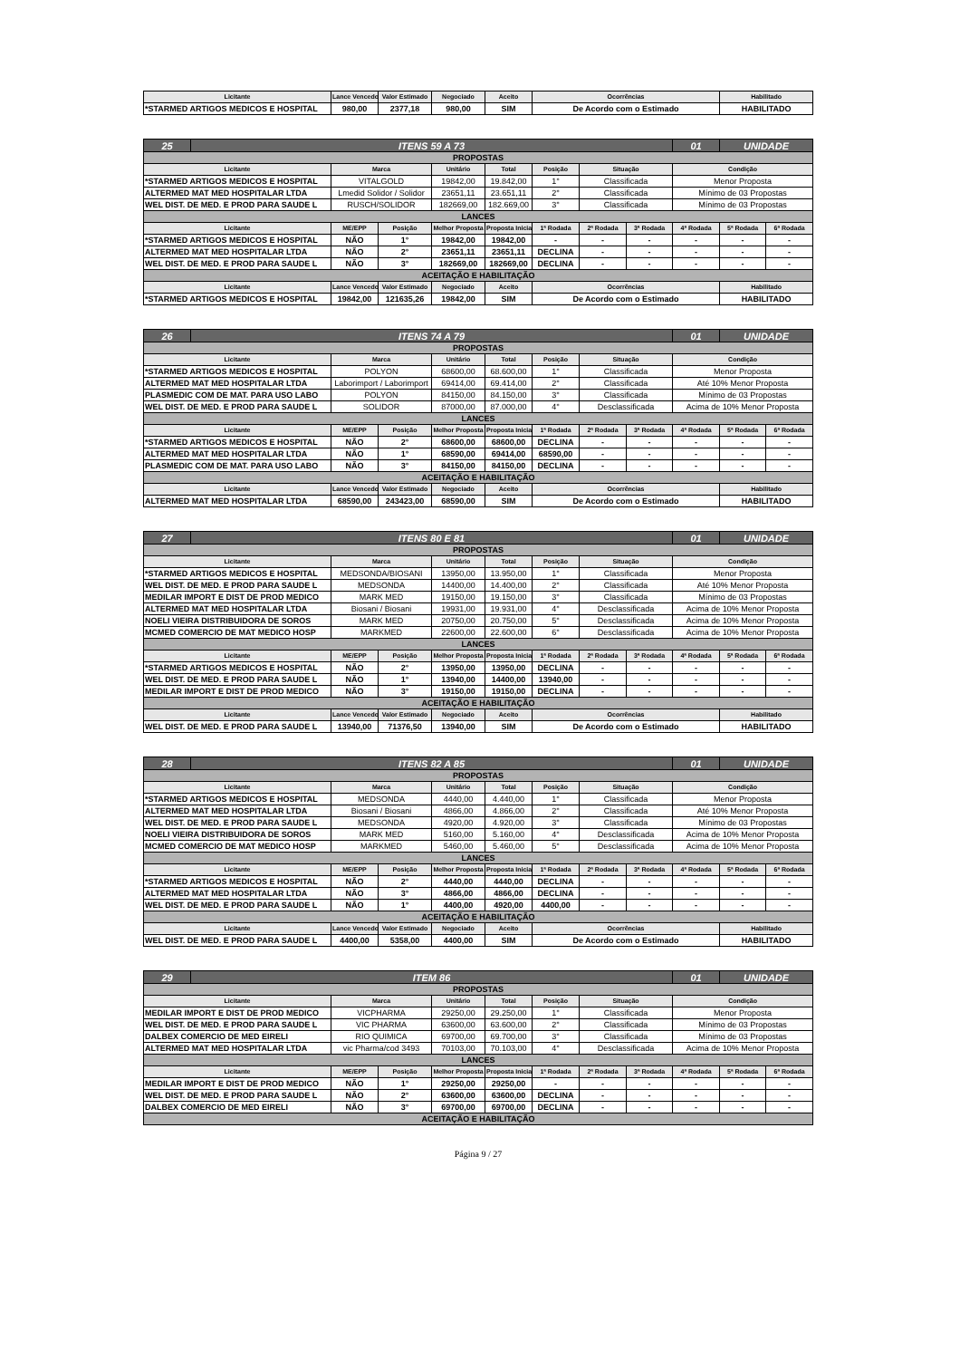| Licitante | Lance Vencedor | Valor Estimado | Negociado | Aceito | Ocorrências | Habilitado |
| --- | --- | --- | --- | --- | --- | --- |
| *STARMED ARTIGOS MEDICOS E HOSPITAL | 980,00 | 2377,18 | 980,00 | SIM | De Acordo com o Estimado | HABILITADO |
| 25 | ITENS 59 A 73 | | | | | | | | 01 | UNIDADE | |
| PROPOSTAS | | | | | | | | | | | |
| Licitante | | Marca | | Unitário | Total | Posição | Situação | | Condição | | |
| *STARMED ARTIGOS MEDICOS E HOSPITAL | | VITALGOLD | | 19842,00 | 19.842,00 | 1° | Classificada | | Menor Proposta | | |
| ALTERMED MAT MED HOSPITALAR LTDA | | Lmedid Solidor / Solidor | | 23651,11 | 23.651,11 | 2° | Classificada | | Mínimo de 03 Propostas | | |
| WEL DIST. DE MED. E PROD PARA SAUDE L | | RUSCH/SOLIDOR | | 182669,00 | 182.669,00 | 3° | Classificada | | Mínimo de 03 Propostas | | |
| LANCES | | | | | | | | | | | |
| Licitante | | ME/EPP | Posição | Melhor Proposta | Proposta Inicial | 1ª Rodada | 2ª Rodada | 3ª Rodada | 4ª Rodada | 5ª Rodada | 6ª Rodada |
| *STARMED ARTIGOS MEDICOS E HOSPITAL | | NÃO | 1° | 19842,00 | 19842,00 | - | - | - | - | - | - |
| ALTERMED MAT MED HOSPITALAR LTDA | | NÃO | 2° | 23651,11 | 23651,11 | DECLINA | - | - | - | - | - |
| WEL DIST. DE MED. E PROD PARA SAUDE L | | NÃO | 3° | 182669,00 | 182669,00 | DECLINA | - | - | - | - | - |
| ACEITAÇÃO E HABILITAÇÃO | | | | | | | | | | | |
| Licitante | | Lance Vencedor | Valor Estimado | Negociado | Aceito | Ocorrências | | | | Habilitado | |
| *STARMED ARTIGOS MEDICOS E HOSPITAL | | 19842,00 | 121635,26 | 19842,00 | SIM | De Acordo com o Estimado | | | | HABILITADO | |
| 26 | ITENS 74 A 79 | | | | | | | | 01 | UNIDADE | |
| PROPOSTAS | | | | | | | | | | | |
| Licitante | | Marca | | Unitário | Total | Posição | Situação | | Condição | | |
| *STARMED ARTIGOS MEDICOS E HOSPITAL | | POLYON | | 68600,00 | 68.600,00 | 1° | Classificada | | Menor Proposta | | |
| ALTERMED MAT MED HOSPITALAR LTDA | | Laborimport / Laborimport | | 69414,00 | 69.414,00 | 2° | Classificada | | Até 10% Menor Proposta | | |
| PLASMEDIC COM DE MAT. PARA USO LABO | | POLYON | | 84150,00 | 84.150,00 | 3° | Classificada | | Mínimo de 03 Propostas | | |
| WEL DIST. DE MED. E PROD PARA SAUDE L | | SOLIDOR | | 87000,00 | 87.000,00 | 4° | Desclassificada | | Acima de 10% Menor Proposta | | |
| LANCES | | | | | | | | | | | |
| Licitante | | ME/EPP | Posição | Melhor Proposta | Proposta Inicial | 1ª Rodada | 2ª Rodada | 3ª Rodada | 4ª Rodada | 5ª Rodada | 6ª Rodada |
| *STARMED ARTIGOS MEDICOS E HOSPITAL | | NÃO | 2° | 68600,00 | 68600,00 | DECLINA | - | - | - | - | - |
| ALTERMED MAT MED HOSPITALAR LTDA | | NÃO | 1° | 68590,00 | 69414,00 | 68590,00 | - | - | - | - | - |
| PLASMEDIC COM DE MAT. PARA USO LABO | | NÃO | 3° | 84150,00 | 84150,00 | DECLINA | - | - | - | - | - |
| ACEITAÇÃO E HABILITAÇÃO | | | | | | | | | | | |
| Licitante | | Lance Vencedor | Valor Estimado | Negociado | Aceito | Ocorrências | | | | Habilitado | |
| ALTERMED MAT MED HOSPITALAR LTDA | | 68590,00 | 243423,00 | 68590,00 | SIM | De Acordo com o Estimado | | | | HABILITADO | |
| 27 | ITENS 80 E 81 | | | | | | | | 01 | UNIDADE | |
| PROPOSTAS | | | | | | | | | | | |
| Licitante | | Marca | | Unitário | Total | Posição | Situação | | Condição | | |
| *STARMED ARTIGOS MEDICOS E HOSPITAL | | MEDSONDA/BIOSANI | | 13950,00 | 13.950,00 | 1° | Classificada | | Menor Proposta | | |
| WEL DIST. DE MED. E PROD PARA SAUDE L | | MEDSONDA | | 14400,00 | 14.400,00 | 2° | Classificada | | Até 10% Menor Proposta | | |
| MEDILAR IMPORT E DIST DE PROD MEDICO | | MARK MED | | 19150,00 | 19.150,00 | 3° | Classificada | | Mínimo de 03 Propostas | | |
| ALTERMED MAT MED HOSPITALAR LTDA | | Biosani / Biosani | | 19931,00 | 19.931,00 | 4° | Desclassificada | | Acima de 10% Menor Proposta | | |
| NOELI VIEIRA DISTRIBUIDORA DE SOROS | | MARK MED | | 20750,00 | 20.750,00 | 5° | Desclassificada | | Acima de 10% Menor Proposta | | |
| MCMED COMERCIO DE MAT MEDICO HOSP | | MARKMED | | 22600,00 | 22.600,00 | 6° | Desclassificada | | Acima de 10% Menor Proposta | | |
| LANCES | | | | | | | | | | | |
| Licitante | | ME/EPP | Posição | Melhor Proposta | Proposta Inicial | 1ª Rodada | 2ª Rodada | 3ª Rodada | 4ª Rodada | 5ª Rodada | 6ª Rodada |
| *STARMED ARTIGOS MEDICOS E HOSPITAL | | NÃO | 2° | 13950,00 | 13950,00 | DECLINA | - | - | - | - | - |
| WEL DIST. DE MED. E PROD PARA SAUDE L | | NÃO | 1° | 13940,00 | 14400,00 | 13940,00 | - | - | - | - | - |
| MEDILAR IMPORT E DIST DE PROD MEDICO | | NÃO | 3° | 19150,00 | 19150,00 | DECLINA | - | - | - | - | - |
| ACEITAÇÃO E HABILITAÇÃO | | | | | | | | | | | |
| Licitante | | Lance Vencedor | Valor Estimado | Negociado | Aceito | Ocorrências | | | | Habilitado | |
| WEL DIST. DE MED. E PROD PARA SAUDE L | | 13940,00 | 71376,50 | 13940,00 | SIM | De Acordo com o Estimado | | | | HABILITADO | |
| 28 | ITENS 82 A 85 | | | | | | | | 01 | UNIDADE | |
| PROPOSTAS | | | | | | | | | | | |
| Licitante | | Marca | | Unitário | Total | Posição | Situação | | Condição | | |
| *STARMED ARTIGOS MEDICOS E HOSPITAL | | MEDSONDA | | 4440,00 | 4.440,00 | 1° | Classificada | | Menor Proposta | | |
| ALTERMED MAT MED HOSPITALAR LTDA | | Biosani / Biosani | | 4866,00 | 4.866,00 | 2° | Classificada | | Até 10% Menor Proposta | | |
| WEL DIST. DE MED. E PROD PARA SAUDE L | | MEDSONDA | | 4920,00 | 4.920,00 | 3° | Classificada | | Mínimo de 03 Propostas | | |
| NOELI VIEIRA DISTRIBUIDORA DE SOROS | | MARK MED | | 5160,00 | 5.160,00 | 4° | Desclassificada | | Acima de 10% Menor Proposta | | |
| MCMED COMERCIO DE MAT MEDICO HOSP | | MARKMED | | 5460,00 | 5.460,00 | 5° | Desclassificada | | Acima de 10% Menor Proposta | | |
| LANCES | | | | | | | | | | | |
| Licitante | | ME/EPP | Posição | Melhor Proposta | Proposta Inicial | 1ª Rodada | 2ª Rodada | 3ª Rodada | 4ª Rodada | 5ª Rodada | 6ª Rodada |
| *STARMED ARTIGOS MEDICOS E HOSPITAL | | NÃO | 2° | 4440,00 | 4440,00 | DECLINA | - | - | - | - | - |
| ALTERMED MAT MED HOSPITALAR LTDA | | NÃO | 3° | 4866,00 | 4866,00 | DECLINA | - | - | - | - | - |
| WEL DIST. DE MED. E PROD PARA SAUDE L | | NÃO | 1° | 4400,00 | 4920,00 | 4400,00 | - | - | - | - | - |
| ACEITAÇÃO E HABILITAÇÃO | | | | | | | | | | | |
| Licitante | | Lance Vencedor | Valor Estimado | Negociado | Aceito | Ocorrências | | | | Habilitado | |
| WEL DIST. DE MED. E PROD PARA SAUDE L | | 4400,00 | 5358,00 | 4400,00 | SIM | De Acordo com o Estimado | | | | HABILITADO | |
| 29 | ITEM 86 | | | | | | | | 01 | UNIDADE | |
| PROPOSTAS | | | | | | | | | | | |
| Licitante | | Marca | | Unitário | Total | Posição | Situação | | Condição | | |
| MEDILAR IMPORT E DIST DE PROD MEDICO | | VICPHARMA | | 29250,00 | 29.250,00 | 1° | Classificada | | Menor Proposta | | |
| WEL DIST. DE MED. E PROD PARA SAUDE L | | VIC PHARMA | | 63600,00 | 63.600,00 | 2° | Classificada | | Mínimo de 03 Propostas | | |
| DALBEX COMERCIO DE MED EIRELI | | RIO QUIMICA | | 69700,00 | 69.700,00 | 3° | Classificada | | Mínimo de 03 Propostas | | |
| ALTERMED MAT MED HOSPITALAR LTDA | | vic Pharma/cod 3493 | | 70103,00 | 70.103,00 | 4° | Desclassificada | | Acima de 10% Menor Proposta | | |
| LANCES | | | | | | | | | | | |
| Licitante | | ME/EPP | Posição | Melhor Proposta | Proposta Inicial | 1ª Rodada | 2ª Rodada | 3ª Rodada | 4ª Rodada | 5ª Rodada | 6ª Rodada |
| MEDILAR IMPORT E DIST DE PROD MEDICO | | NÃO | 1° | 29250,00 | 29250,00 | - | - | - | - | - | - |
| WEL DIST. DE MED. E PROD PARA SAUDE L | | NÃO | 2° | 63600,00 | 63600,00 | DECLINA | - | - | - | - | - |
| DALBEX COMERCIO DE MED EIRELI | | NÃO | 3° | 69700,00 | 69700,00 | DECLINA | - | - | - | - | - |
| ACEITAÇÃO E HABILITAÇÃO | | | | | | | | | | | |
Página 9 / 27